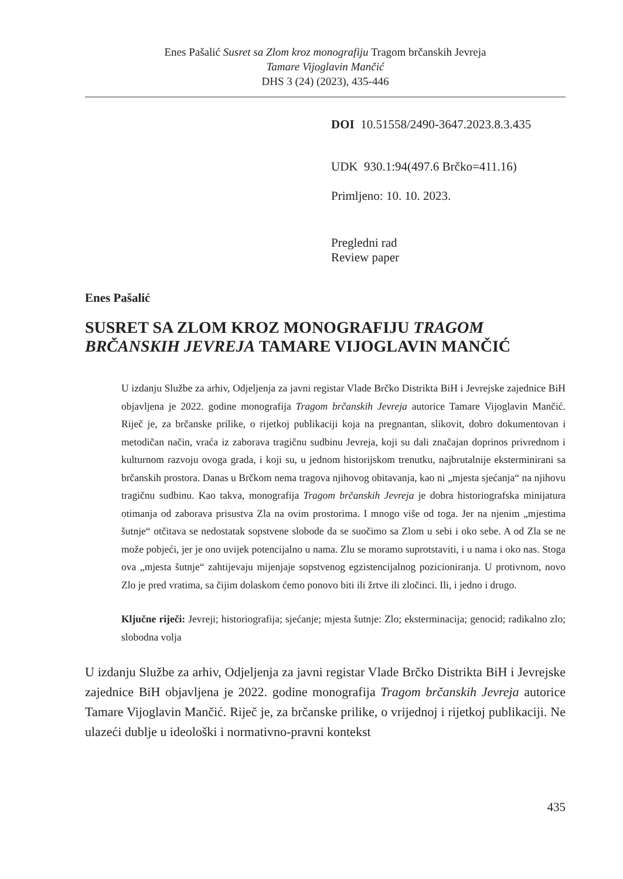Enes Pašalić Susret sa Zlom kroz monografiju Tragom brčanskih Jevreja
Tamare Vijoglavin Mančić
DHS 3 (24) (2023), 435-446
DOI 10.51558/2490-3647.2023.8.3.435
UDK 930.1:94(497.6 Brčko=411.16)
Primljeno: 10. 10. 2023.
Pregledni rad
Review paper
Enes Pašalić
SUSRET SA ZLOM KROZ MONOGRAFIJU TRAGOM BRČANSKIH JEVREJA TAMARE VIJOGLAVIN MANČIĆ
U izdanju Službe za arhiv, Odjeljenja za javni registar Vlade Brčko Distrikta BiH i Jevrejske zajednice BiH objavljena je 2022. godine monografija Tragom brčanskih Jevreja autorice Tamare Vijoglavin Mančić. Riječ je, za brčanske prilike, o rijetkoj publikaciji koja na pregnantan, slikovit, dobro dokumentovan i metodičan način, vraća iz zaborava tragičnu sudbinu Jevreja, koji su dali značajan doprinos privrednom i kulturnom razvoju ovoga grada, i koji su, u jednom historijskom trenutku, najbrutalnije eksterminirani sa brčanskih prostora. Danas u Brčkom nema tragova njihovog obitavanja, kao ni „mjesta sjećanja“ na njihovu tragičnu sudbinu. Kao takva, monografija Tragom brčanskih Jevreja je dobra historiografska minijatura otimanja od zaborava prisustva Zla na ovim prostorima. I mnogo više od toga. Jer na njenim „mjestima šutnje“ otčitava se nedostatak sopstvene slobode da se suočimo sa Zlom u sebi i oko sebe. A od Zla se ne može pobjeći, jer je ono uvijek potencijalno u nama. Zlu se moramo suprotstaviti, i u nama i oko nas. Stoga ova „mjesta šutnje“ zahtijevaju mijenjaje sopstvenog egzistencijalnog pozicioniranja. U protivnom, novo Zlo je pred vratima, sa čijim dolaskom ćemo ponovo biti ili žrtve ili zločinci. Ili, i jedno i drugo.
Ključne riječi: Jevreji; historiografija; sjećanje; mjesta šutnje: Zlo; eksterminacija; genocid; radikalno zlo; slobodna volja
U izdanju Službe za arhiv, Odjeljenja za javni registar Vlade Brčko Distrikta BiH i Jevrejske zajednice BiH objavljena je 2022. godine monografija Tragom brčanskih Jevreja autorice Tamare Vijoglavin Mančić. Riječ je, za brčanske prilike, o vrijednoj i rijetkoj publikaciji. Ne ulazeći dublje u ideološki i normativno-pravni kontekst
435